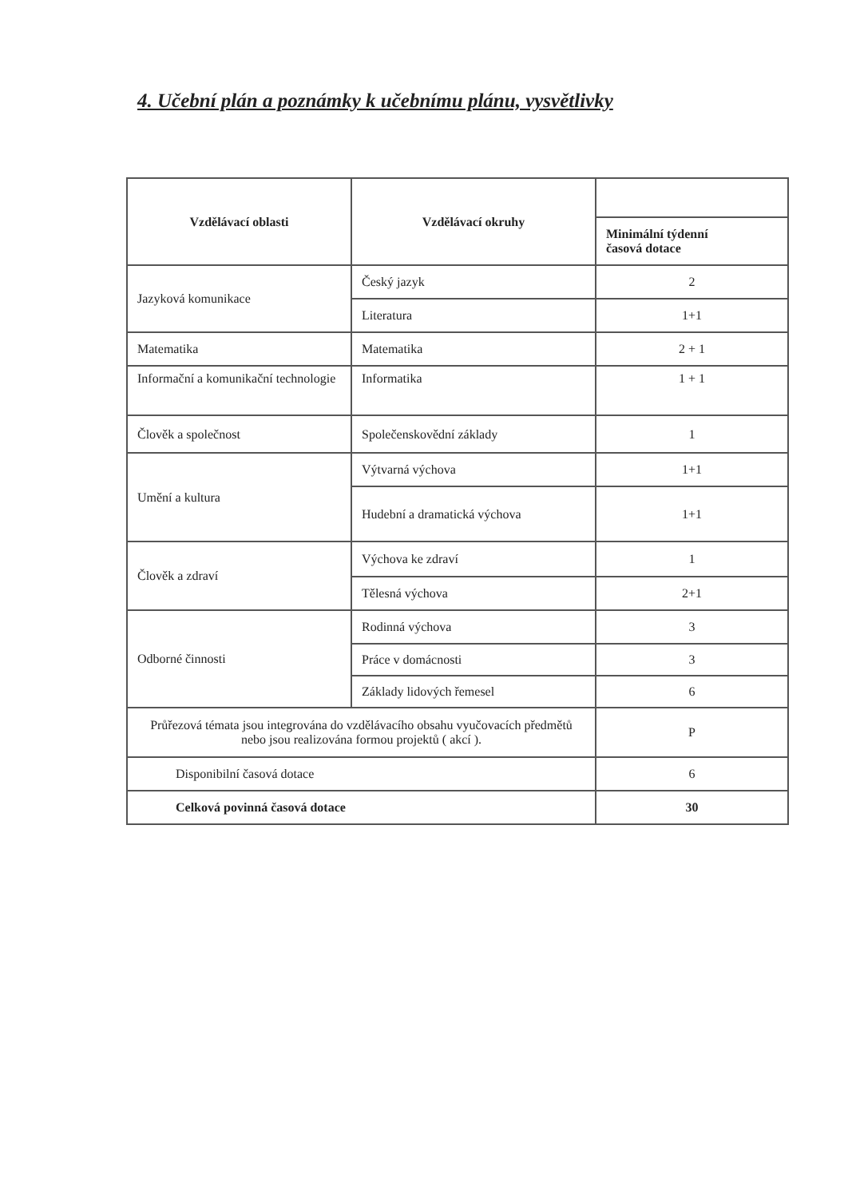4. Učební plán a poznámky k učebnímu plánu, vysvětlivky
| Vzdělávací oblasti | Vzdělávací okruhy | |
| | | Minimální týdenní časová dotace |
| Jazyková komunikace | Český jazyk | 2 |
| | Literatura | 1+1 |
| Matematika | Matematika | 2 + 1 |
| Informační a komunikační technologie | Informatika | 1 + 1 |
| Člověk a společnost | Společenskovědní základy | 1 |
| Umění a kultura | Výtvarná výchova | 1+1 |
| | Hudební a dramatická výchova | 1+1 |
| Člověk a zdraví | Výchova ke zdraví | 1 |
| | Tělesná výchova | 2+1 |
| Odborné činnosti | Rodinná výchova | 3 |
| | Práce v domácnosti | 3 |
| | Základy lidových řemesel | 6 |
| Průřezová témata jsou integrována do vzdělávacího obsahu vyučovacích předmětů nebo jsou realizována formou projektů ( akcí ). | | P |
| Disponibilní časová dotace | | 6 |
| Celková povinná časová dotace | | 30 |